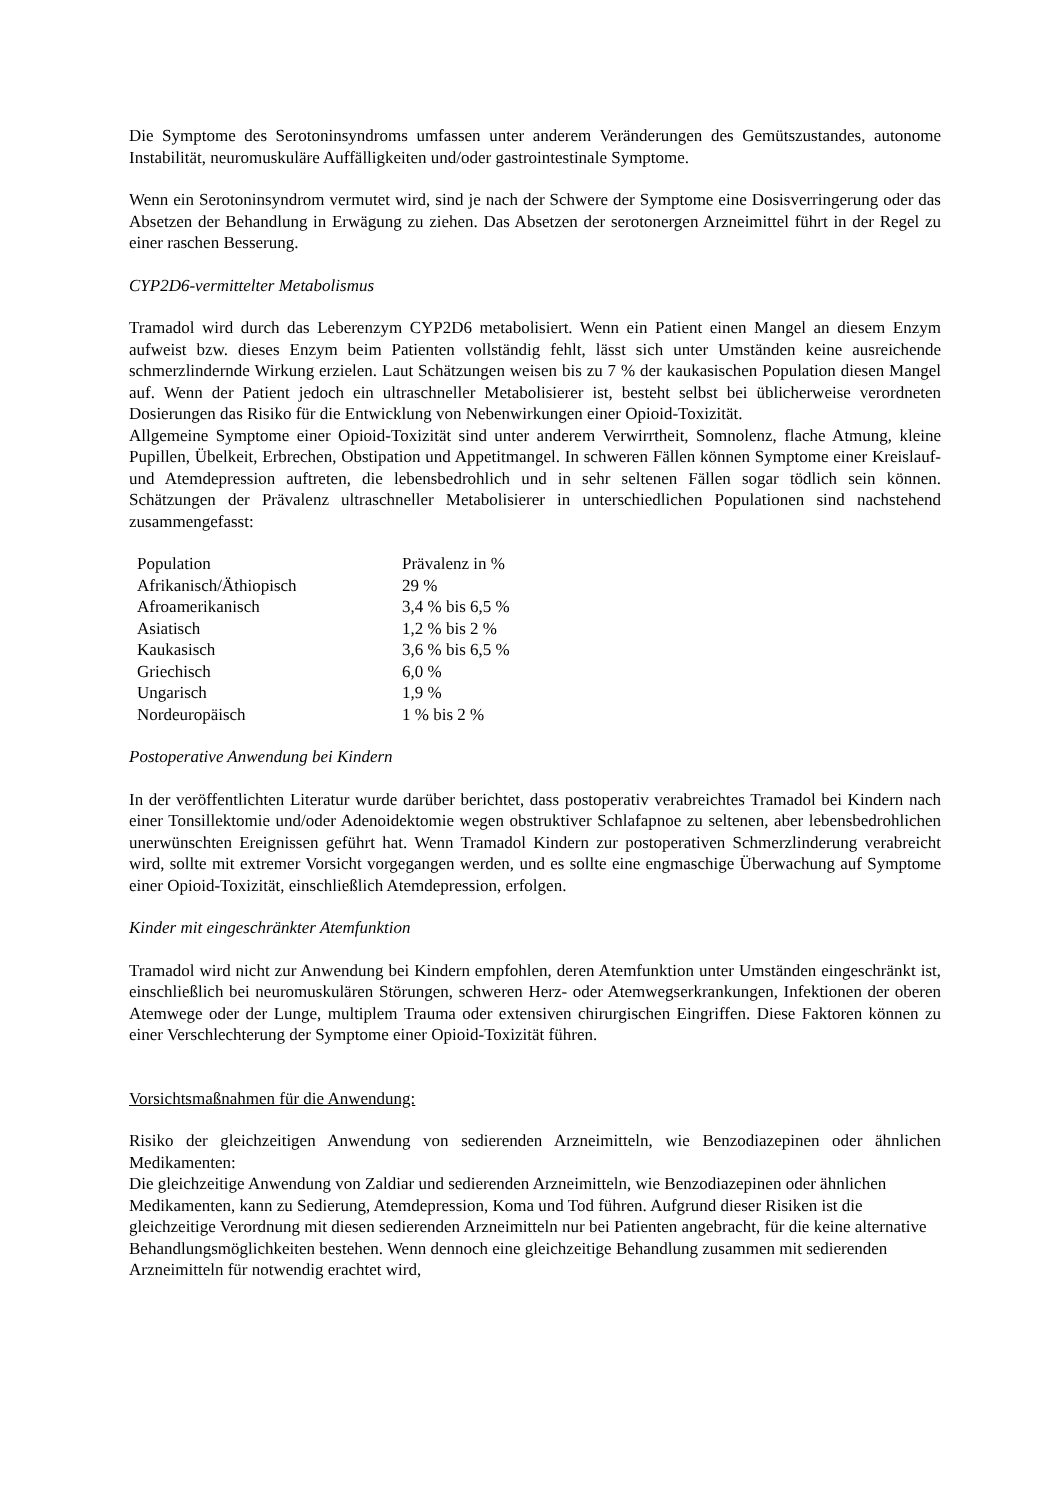Die Symptome des Serotoninsyndroms umfassen unter anderem Veränderungen des Gemütszustandes, autonome Instabilität, neuromuskuläre Auffälligkeiten und/oder gastrointestinale Symptome.
Wenn ein Serotoninsyndrom vermutet wird, sind je nach der Schwere der Symptome eine Dosisverringerung oder das Absetzen der Behandlung in Erwägung zu ziehen. Das Absetzen der serotonergen Arzneimittel führt in der Regel zu einer raschen Besserung.
CYP2D6-vermittelter Metabolismus
Tramadol wird durch das Leberenzym CYP2D6 metabolisiert. Wenn ein Patient einen Mangel an diesem Enzym aufweist bzw. dieses Enzym beim Patienten vollständig fehlt, lässt sich unter Umständen keine ausreichende schmerzlindernde Wirkung erzielen. Laut Schätzungen weisen bis zu 7 % der kaukasischen Population diesen Mangel auf. Wenn der Patient jedoch ein ultraschneller Metabolisierer ist, besteht selbst bei üblicherweise verordneten Dosierungen das Risiko für die Entwicklung von Nebenwirkungen einer Opioid-Toxizität.
Allgemeine Symptome einer Opioid-Toxizität sind unter anderem Verwirrtheit, Somnolenz, flache Atmung, kleine Pupillen, Übelkeit, Erbrechen, Obstipation und Appetitmangel. In schweren Fällen können Symptome einer Kreislauf- und Atemdepression auftreten, die lebensbedrohlich und in sehr seltenen Fällen sogar tödlich sein können. Schätzungen der Prävalenz ultraschneller Metabolisierer in unterschiedlichen Populationen sind nachstehend zusammengefasst:
| Population | Prävalenz in % |
| Afrikanisch/Äthiopisch | 29 % |
| Afroamerikanisch | 3,4 % bis 6,5 % |
| Asiatisch | 1,2 % bis 2 % |
| Kaukasisch | 3,6 % bis 6,5 % |
| Griechisch | 6,0 % |
| Ungarisch | 1,9 % |
| Nordeuropäisch | 1 % bis 2 % |
Postoperative Anwendung bei Kindern
In der veröffentlichten Literatur wurde darüber berichtet, dass postoperativ verabreichtes Tramadol bei Kindern nach einer Tonsillektomie und/oder Adenoidektomie wegen obstruktiver Schlafapnoe zu seltenen, aber lebensbedrohlichen unerwünschten Ereignissen geführt hat. Wenn Tramadol Kindern zur postoperativen Schmerzlinderung verabreicht wird, sollte mit extremer Vorsicht vorgegangen werden, und es sollte eine engmaschige Überwachung auf Symptome einer Opioid-Toxizität, einschließlich Atemdepression, erfolgen.
Kinder mit eingeschränkter Atemfunktion
Tramadol wird nicht zur Anwendung bei Kindern empfohlen, deren Atemfunktion unter Umständen eingeschränkt ist, einschließlich bei neuromuskulären Störungen, schweren Herz- oder Atemwegserkrankungen, Infektionen der oberen Atemwege oder der Lunge, multiplem Trauma oder extensiven chirurgischen Eingriffen. Diese Faktoren können zu einer Verschlechterung der Symptome einer Opioid-Toxizität führen.
Vorsichtsmaßnahmen für die Anwendung:
Risiko der gleichzeitigen Anwendung von sedierenden Arzneimitteln, wie Benzodiazepinen oder ähnlichen Medikamenten:
Die gleichzeitige Anwendung von Zaldiar und sedierenden Arzneimitteln, wie Benzodiazepinen oder ähnlichen Medikamenten, kann zu Sedierung, Atemdepression, Koma und Tod führen. Aufgrund dieser Risiken ist die gleichzeitige Verordnung mit diesen sedierenden Arzneimitteln nur bei Patienten angebracht, für die keine alternative Behandlungsmöglichkeiten bestehen. Wenn dennoch eine gleichzeitige Behandlung zusammen mit sedierenden Arzneimitteln für notwendig erachtet wird,